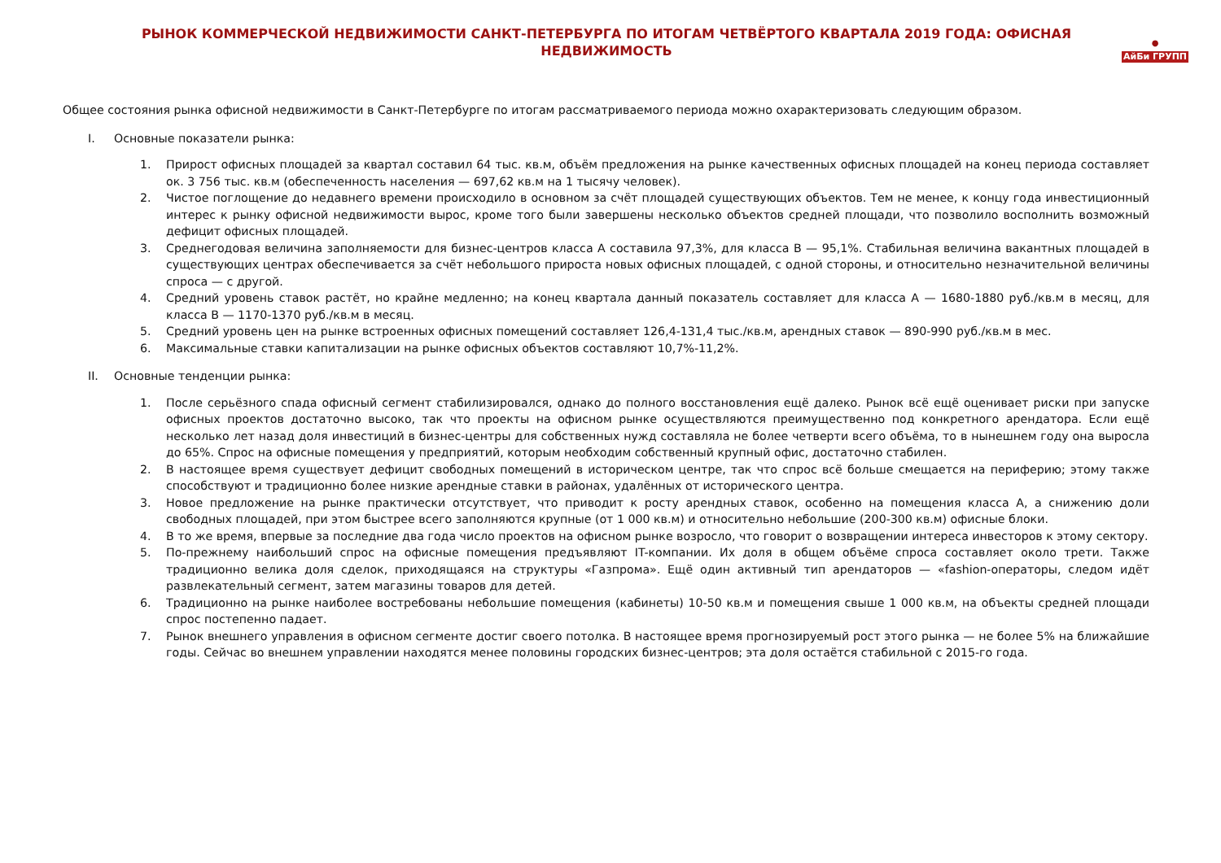РЫНОК КОММЕРЧЕСКОЙ НЕДВИЖИМОСТИ САНКТ-ПЕТЕРБУРГА ПО ИТОГАМ ЧЕТВЁРТОГО КВАРТАЛА 2019 ГОДА: ОФИСНАЯ НЕДВИЖИМОСТЬ
●
АйБи ГРУПП
Общее состояния рынка офисной недвижимости в Санкт-Петербурге по итогам рассматриваемого периода можно охарактеризовать следующим образом.
I. Основные показатели рынка:
1. Прирост офисных площадей за квартал составил 64 тыс. кв.м, объём предложения на рынке качественных офисных площадей на конец периода составляет ок. 3 756 тыс. кв.м (обеспеченность населения — 697,62 кв.м на 1 тысячу человек).
2. Чистое поглощение до недавнего времени происходило в основном за счёт площадей существующих объектов. Тем не менее, к концу года инвестиционный интерес к рынку офисной недвижимости вырос, кроме того были завершены несколько объектов средней площади, что позволило восполнить возможный дефицит офисных площадей.
3. Среднегодовая величина заполняемости для бизнес-центров класса А составила 97,3%, для класса В — 95,1%. Стабильная величина вакантных площадей в существующих центрах обеспечивается за счёт небольшого прироста новых офисных площадей, с одной стороны, и относительно незначительной величины спроса — с другой.
4. Средний уровень ставок растёт, но крайне медленно; на конец квартала данный показатель составляет для класса А — 1680-1880 руб./кв.м в месяц, для класса В — 1170-1370 руб./кв.м в месяц.
5. Средний уровень цен на рынке встроенных офисных помещений составляет 126,4-131,4 тыс./кв.м, арендных ставок — 890-990 руб./кв.м в мес.
6. Максимальные ставки капитализации на рынке офисных объектов составляют 10,7%-11,2%.
II. Основные тенденции рынка:
1. После серьёзного спада офисный сегмент стабилизировался, однако до полного восстановления ещё далеко. Рынок всё ещё оценивает риски при запуске офисных проектов достаточно высоко, так что проекты на офисном рынке осуществляются преимущественно под конкретного арендатора. Если ещё несколько лет назад доля инвестиций в бизнес-центры для собственных нужд составляла не более четверти всего объёма, то в нынешнем году она выросла до 65%. Спрос на офисные помещения у предприятий, которым необходим собственный крупный офис, достаточно стабилен.
2. В настоящее время существует дефицит свободных помещений в историческом центре, так что спрос всё больше смещается на периферию; этому также способствуют и традиционно более низкие арендные ставки в районах, удалённых от исторического центра.
3. Новое предложение на рынке практически отсутствует, что приводит к росту арендных ставок, особенно на помещения класса А, а снижению доли свободных площадей, при этом быстрее всего заполняются крупные (от 1 000 кв.м) и относительно небольшие (200-300 кв.м) офисные блоки.
4. В то же время, впервые за последние два года число проектов на офисном рынке возросло, что говорит о возвращении интереса инвесторов к этому сектору.
5. По-прежнему наибольший спрос на офисные помещения предъявляют IT-компании. Их доля в общем объёме спроса составляет около трети. Также традиционно велика доля сделок, приходящаяся на структуры «Газпрома». Ещё один активный тип арендаторов — «fashion-операторы, следом идёт развлекательный сегмент, затем магазины товаров для детей.
6. Традиционно на рынке наиболее востребованы небольшие помещения (кабинеты) 10-50 кв.м и помещения свыше 1 000 кв.м, на объекты средней площади спрос постепенно падает.
7. Рынок внешнего управления в офисном сегменте достиг своего потолка. В настоящее время прогнозируемый рост этого рынка — не более 5% на ближайшие годы. Сейчас во внешнем управлении находятся менее половины городских бизнес-центров; эта доля остаётся стабильной с 2015-го года.